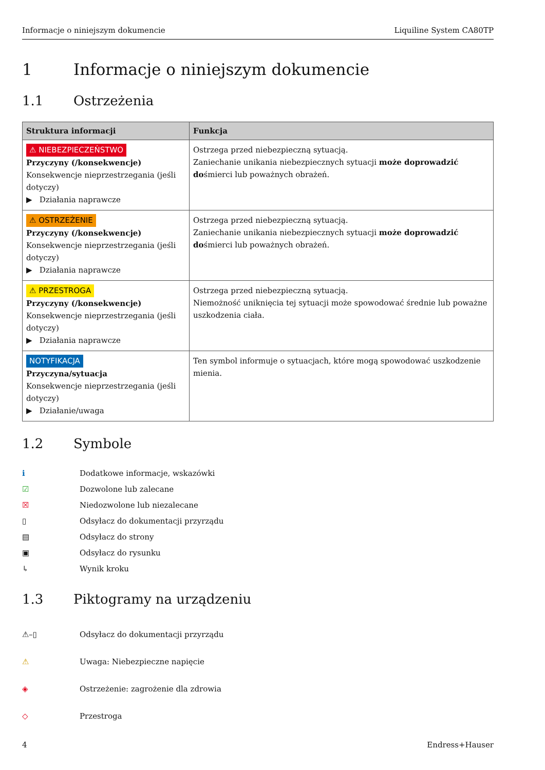Informacje o niniejszym dokumencie Liquiline System CA80TP
1 Informacje o niniejszym dokumencie
1.1 Ostrzeżenia
| Struktura informacji | Funkcja |
| --- | --- |
| ⚠ NIEBEZPIECZEŃSTWO Przyczyny (/konsekwencje) Konsekwencje nieprzestrzegania (jeśli dotyczy) ▶ Działania naprawcze | Ostrzega przed niebezpieczną sytuacją. Zaniechanie unikania niebezpiecznych sytuacji może doprowadzić do śmierci lub poważnych obrażeń. |
| ⚠ OSTRZEŻENIE Przyczyny (/konsekwencje) Konsekwencje nieprzestrzegania (jeśli dotyczy) ▶ Działania naprawcze | Ostrzega przed niebezpieczną sytuacją. Zaniechanie unikania niebezpiecznych sytuacji może doprowadzić do śmierci lub poważnych obrażeń. |
| ⚠ PRZESTROGA Przyczyny (/konsekwencje) Konsekwencje nieprzestrzegania (jeśli dotyczy) ▶ Działania naprawcze | Ostrzega przed niebezpieczną sytuacją. Niemożność uniknięcia tej sytuacji może spowodować średnie lub poważne uszkodzenia ciała. |
| NOTYFIKACJA Przyczyna/sytuacja Konsekwencje nieprzestrzegania (jeśli dotyczy) ▶ Działanie/uwaga | Ten symbol informuje o sytuacjach, które mogą spowodować uszkodzenie mienia. |
1.2 Symbole
ℹ Dodatkowe informacje, wskazówki
☑ Dozwolone lub zalecane
☒ Niedozwolone lub niezalecane
▯ Odsyłacz do dokumentacji przyrządu
▤ Odsyłacz do strony
▣ Odsyłacz do rysunku
↳ Wynik kroku
1.3 Piktogramy na urządzeniu
⚠–▯ Odsyłacz do dokumentacji przyrządu
⚠ Uwaga: Niebezpieczne napięcie
◈ Ostrzeżenie: zagrożenie dla zdrowia
◇ Przestroga
4 Endress+Hauser